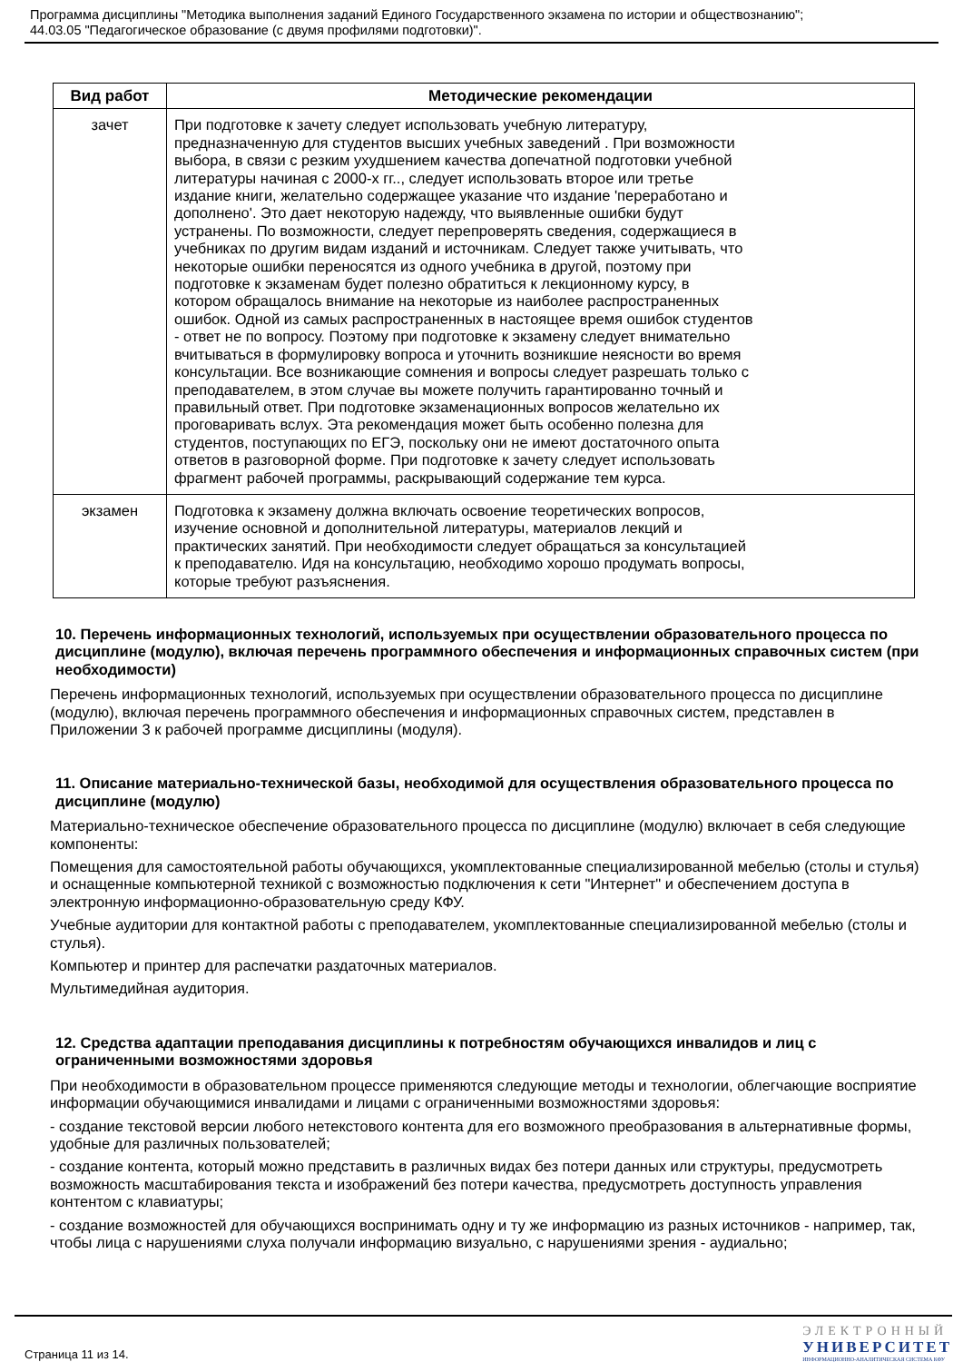Программа дисциплины "Методика выполнения заданий Единого Государственного экзамена по истории и обществознанию";
44.03.05 "Педагогическое образование (с двумя профилями подготовки)".
| Вид работ | Методические рекомендации |
| --- | --- |
| зачет | При подготовке к зачету следует использовать учебную литературу, предназначенную для студентов высших учебных заведений . При возможности выбора, в связи с резким ухудшением качества допечатной подготовки учебной литературы начиная с 2000-х гг.., следует использовать второе или третье издание книги, желательно содержащее указание что издание 'переработано и дополнено'. Это дает некоторую надежду, что выявленные ошибки будут устранены. По возможности, следует перепроверять сведения, содержащиеся в учебниках по другим видам изданий и источникам. Следует также учитывать, что некоторые ошибки переносятся из одного учебника в другой, поэтому при подготовке к экзаменам будет полезно обратиться к лекционному курсу, в котором обращалось внимание на некоторые из наиболее распространенных ошибок. Одной из самых распространенных в настоящее время ошибок студентов - ответ не по вопросу. Поэтому при подготовке к экзамену следует внимательно вчитываться в формулировку вопроса и уточнить возникшие неясности во время консультации. Все возникающие сомнения и вопросы следует разрешать только с преподавателем, в этом случае вы можете получить гарантированно точный и правильный ответ. При подготовке экзаменационных вопросов желательно их проговаривать вслух. Эта рекомендация может быть особенно полезна для студентов, поступающих по ЕГЭ, поскольку они не имеют достаточного опыта ответов в разговорной форме. При подготовке к зачету следует использовать фрагмент рабочей программы, раскрывающий содержание тем курса. |
| экзамен | Подготовка к экзамену должна включать освоение теоретических вопросов, изучение основной и дополнительной литературы, материалов лекций и практических занятий. При необходимости следует обращаться за консультацией к преподавателю. Идя на консультацию, необходимо хорошо продумать вопросы, которые требуют разъяснения. |
10. Перечень информационных технологий, используемых при осуществлении образовательного процесса по дисциплине (модулю), включая перечень программного обеспечения и информационных справочных систем (при необходимости)
Перечень информационных технологий, используемых при осуществлении образовательного процесса по дисциплине (модулю), включая перечень программного обеспечения и информационных справочных систем, представлен в Приложении 3 к рабочей программе дисциплины (модуля).
11. Описание материально-технической базы, необходимой для осуществления образовательного процесса по дисциплине (модулю)
Материально-техническое обеспечение образовательного процесса по дисциплине (модулю) включает в себя следующие компоненты:
Помещения для самостоятельной работы обучающихся, укомплектованные специализированной мебелью (столы и стулья) и оснащенные компьютерной техникой с возможностью подключения к сети "Интернет" и обеспечением доступа в электронную информационно-образовательную среду КФУ.
Учебные аудитории для контактной работы с преподавателем, укомплектованные специализированной мебелью (столы и стулья).
Компьютер и принтер для распечатки раздаточных материалов.
Мультимедийная аудитория.
12. Средства адаптации преподавания дисциплины к потребностям обучающихся инвалидов и лиц с ограниченными возможностями здоровья
При необходимости в образовательном процессе применяются следующие методы и технологии, облегчающие восприятие информации обучающимися инвалидами и лицами с ограниченными возможностями здоровья:
- создание текстовой версии любого нетекстового контента для его возможного преобразования в альтернативные формы, удобные для различных пользователей;
- создание контента, который можно представить в различных видах без потери данных или структуры, предусмотреть возможность масштабирования текста и изображений без потери качества, предусмотреть доступность управления контентом с клавиатуры;
- создание возможностей для обучающихся воспринимать одну и ту же информацию из разных источников - например, так, чтобы лица с нарушениями слуха получали информацию визуально, с нарушениями зрения - аудиально;
Страница 11 из 14.
ЭЛЕКТРОННЫЙ
УНИВЕРСИТЕТ
ИНФОРМАЦИОННО-АНАЛИТИЧЕСКАЯ СИСТЕМА КФУ